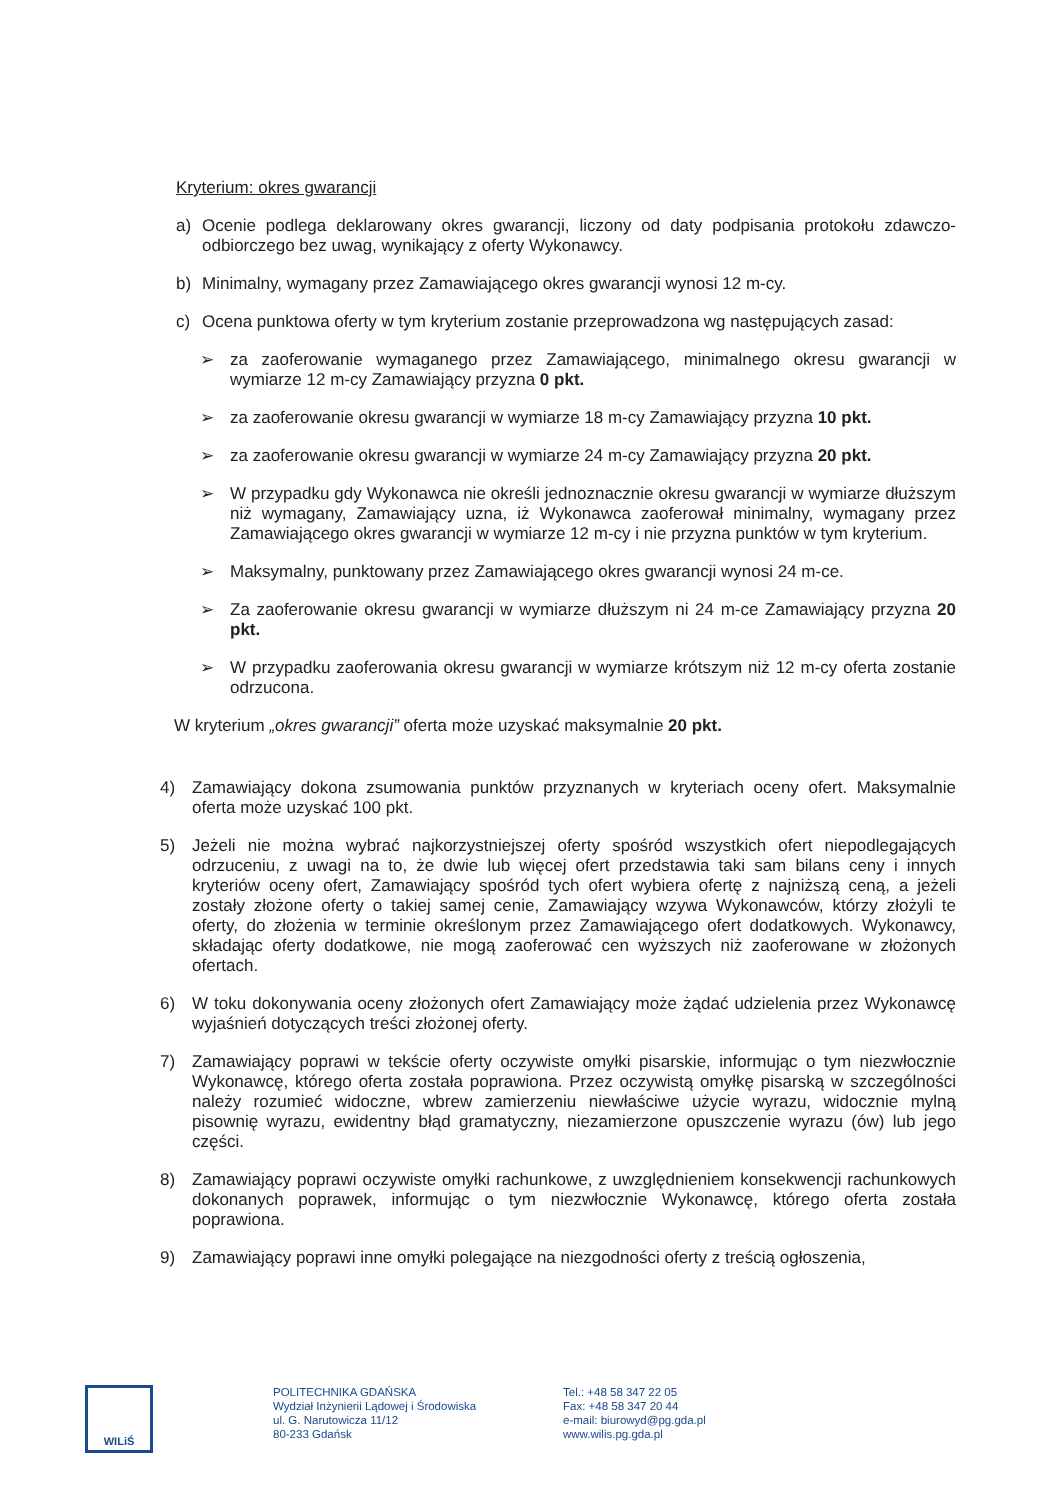Kryterium: okres gwarancji
a) Ocenie podlega deklarowany okres gwarancji, liczony od daty podpisania protokołu zdawczo-odbiorczego bez uwag, wynikający z oferty Wykonawcy.
b) Minimalny, wymagany przez Zamawiającego okres gwarancji wynosi 12 m-cy.
c) Ocena punktowa oferty w tym kryterium zostanie przeprowadzona wg następujących zasad:
➢ za zaoferowanie wymaganego przez Zamawiającego, minimalnego okresu gwarancji w wymiarze 12 m-cy Zamawiający przyzna 0 pkt.
➢ za zaoferowanie okresu gwarancji w wymiarze 18 m-cy Zamawiający przyzna 10 pkt.
➢ za zaoferowanie okresu gwarancji w wymiarze 24 m-cy Zamawiający przyzna 20 pkt.
➢ W przypadku gdy Wykonawca nie określi jednoznacznie okresu gwarancji w wymiarze dłuższym niż wymagany, Zamawiający uzna, iż Wykonawca zaoferował minimalny, wymagany przez Zamawiającego okres gwarancji w wymiarze 12 m-cy i nie przyzna punktów w tym kryterium.
➢ Maksymalny, punktowany przez Zamawiającego okres gwarancji wynosi 24 m-ce.
➢ Za zaoferowanie okresu gwarancji w wymiarze dłuższym ni 24 m-ce Zamawiający przyzna 20 pkt.
➢ W przypadku zaoferowania okresu gwarancji w wymiarze krótszym niż 12 m-cy oferta zostanie odrzucona.
W kryterium „okres gwarancji” oferta może uzyskać maksymalnie 20 pkt.
4) Zamawiający dokona zsumowania punktów przyznanych w kryteriach oceny ofert. Maksymalnie oferta może uzyskać 100 pkt.
5) Jeżeli nie można wybrać najkorzystniejszej oferty spośród wszystkich ofert niepodlegających odrzuceniu, z uwagi na to, że dwie lub więcej ofert przedstawia taki sam bilans ceny i innych kryteriów oceny ofert, Zamawiający spośród tych ofert wybiera ofertę z najniższą ceną, a jeżeli zostały złożone oferty o takiej samej cenie, Zamawiający wzywa Wykonawców, którzy złożyli te oferty, do złożenia w terminie określonym przez Zamawiającego ofert dodatkowych. Wykonawcy, składając oferty dodatkowe, nie mogą zaoferować cen wyższych niż zaoferowane w złożonych ofertach.
6) W toku dokonywania oceny złożonych ofert Zamawiający może żądać udzielenia przez Wykonawcę wyjaśnień dotyczących treści złożonej oferty.
7) Zamawiający poprawi w tekście oferty oczywiste omyłki pisarskie, informując o tym niezwłocznie Wykonawcę, którego oferta została poprawiona. Przez oczywistą omyłkę pisarską w szczególności należy rozumieć widoczne, wbrew zamierzeniu niewłaściwe użycie wyrazu, widocznie mylną pisownię wyrazu, ewidentny błąd gramatyczny, niezamierzone opuszczenie wyrazu (ów) lub jego części.
8) Zamawiający poprawi oczywiste omyłki rachunkowe, z uwzględnieniem konsekwencji rachunkowych dokonanych poprawek, informując o tym niezwłocznie Wykonawcę, którego oferta została poprawiona.
9) Zamawiający poprawi inne omyłki polegające na niezgodności oferty z treścią ogłoszenia,
WILiŚ
POLITECHNIKA GDAŃSKA
Wydział Inżynierii Lądowej i Środowiska
ul. G. Narutowicza 11/12
80-233 Gdańsk
Tel.: +48 58 347 22 05
Fax: +48 58 347 20 44
e-mail: biurowyd@pg.gda.pl
www.wilis.pg.gda.pl